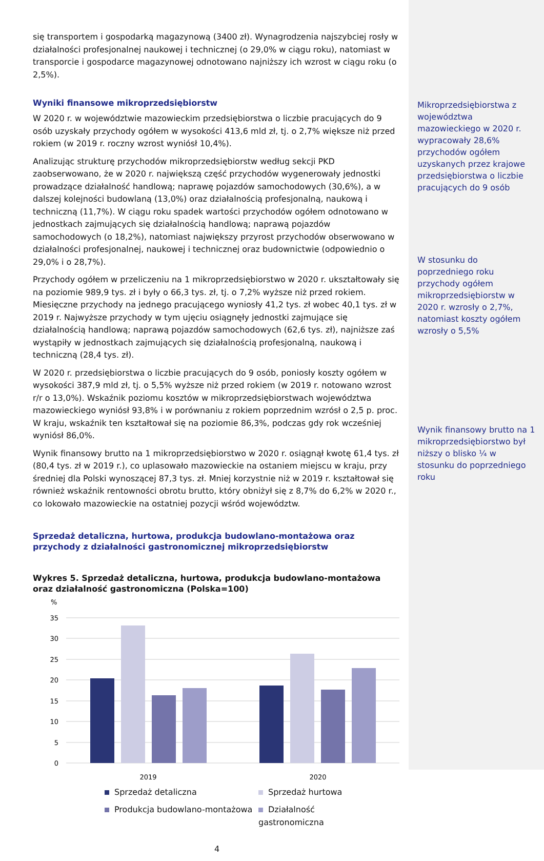się transportem i gospodarką magazynową (3400 zł). Wynagrodzenia najszybciej rosły w działalności profesjonalnej naukowej i technicznej (o 29,0% w ciągu roku), natomiast w transporcie i gospodarce magazynowej odnotowano najniższy ich wzrost w ciągu roku (o 2,5%).
Wyniki finansowe mikroprzedsiębiorstw
W 2020 r. w województwie mazowieckim przedsiębiorstwa o liczbie pracujących do 9 osób uzyskały przychody ogółem w wysokości 413,6 mld zł, tj. o 2,7% większe niż przed rokiem (w 2019 r. roczny wzrost wyniósł 10,4%).
Analizując strukturę przychodów mikroprzedsiębiorstw według sekcji PKD zaobserwowano, że w 2020 r. największą część przychodów wygenerowały jednostki prowadzące działalność handlową; naprawę pojazdów samochodowych (30,6%), a w dalszej kolejności budowlaną (13,0%) oraz działalnością profesjonalną, naukową i techniczną (11,7%). W ciągu roku spadek wartości przychodów ogółem odnotowano w jednostkach zajmujących się działalnością handlową; naprawą pojazdów samochodowych (o 18,2%), natomiast największy przyrost przychodów obserwowano w działalności profesjonalnej, naukowej i technicznej oraz budownictwie (odpowiednio o 29,0% i o 28,7%).
Przychody ogółem w przeliczeniu na 1 mikroprzedsiębiorstwo w 2020 r. ukształtowały się na poziomie 989,9 tys. zł i były o 66,3 tys. zł, tj. o 7,2% wyższe niż przed rokiem. Miesięczne przychody na jednego pracującego wyniosły 41,2 tys. zł wobec 40,1 tys. zł w 2019 r. Najwyższe przychody w tym ujęciu osiągnęły jednostki zajmujące się działalnością handlową; naprawą pojazdów samochodowych (62,6 tys. zł), najniższe zaś wystąpiły w jednostkach zajmujących się działalnością profesjonalną, naukową i techniczną (28,4 tys. zł).
W 2020 r. przedsiębiorstwa o liczbie pracujących do 9 osób, poniosły koszty ogółem w wysokości 387,9 mld zł, tj. o 5,5% wyższe niż przed rokiem (w 2019 r. notowano wzrost r/r o 13,0%). Wskaźnik poziomu kosztów w mikroprzedsiębiorstwach województwa mazowieckiego wyniósł 93,8% i w porównaniu z rokiem poprzednim wzrósł o 2,5 p. proc. W kraju, wskaźnik ten kształtował się na poziomie 86,3%, podczas gdy rok wcześniej wyniósł 86,0%.
Wynik finansowy brutto na 1 mikroprzedsiębiorstwo w 2020 r. osiągnął kwotę 61,4 tys. zł (80,4 tys. zł w 2019 r.), co uplasowało mazowieckie na ostaniem miejscu w kraju, przy średniej dla Polski wynoszącej 87,3 tys. zł. Mniej korzystnie niż w 2019 r. kształtował się również wskaźnik rentowności obrotu brutto, który obniżył się z 8,7% do 6,2% w 2020 r., co lokowało mazowieckie na ostatniej pozycji wśród województw.
Sprzedaż detaliczna, hurtowa, produkcja budowlano-montażowa oraz przychody z działalności gastronomicznej mikroprzedsiębiorstw
Wykres 5. Sprzedaż detaliczna, hurtowa, produkcja budowlano-montażowa oraz działalność gastronomiczna (Polska=100)
%
35
30
25
20
15
10
5
0
2019
2020
Sprzedaż detaliczna Sprzedaż hurtowa Produkcja budowlano-montażowa Działalność gastronomiczna
4
Mikroprzedsiębiorstwa z województwa mazowieckiego w 2020 r. wypracowały 28,6% przychodów ogółem uzyskanych przez krajowe przedsiębiorstwa o liczbie pracujących do 9 osób
W stosunku do poprzedniego roku przychody ogółem mikroprzedsiębiorstw w 2020 r. wzrosły o 2,7%, natomiast koszty ogółem wzrosły o 5,5%
Wynik finansowy brutto na 1 mikroprzedsiębiorstwo był niższy o blisko ¼ w stosunku do poprzedniego roku